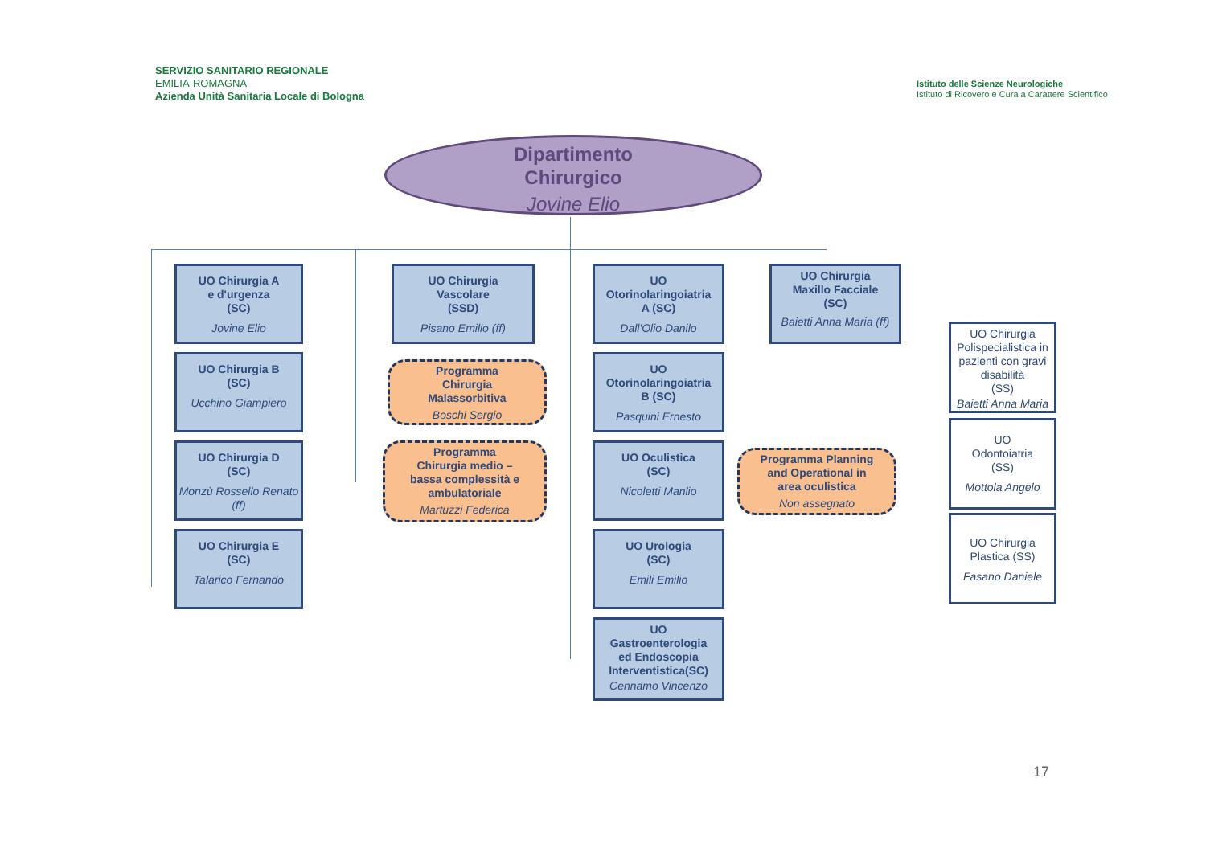SERVIZIO SANITARIO REGIONALE
EMILIA-ROMAGNA
Azienda Unità Sanitaria Locale di Bologna
Istituto delle Scienze Neurologiche
Istituto di Ricovero e Cura a Carattere Scientifico
Dipartimento
Chirurgico
Jovine Elio
UO Chirurgia A
e d'urgenza
(SC)
Jovine Elio
UO Chirurgia B
(SC)
Ucchino Giampiero
UO Chirurgia D
(SC)
Monzù Rossello Renato (ff)
UO Chirurgia E
(SC)
Talarico Fernando
UO Chirurgia
Vascolare
(SSD)
Pisano Emilio (ff)
Programma
Chirurgia
Malassorbitiva
Boschi Sergio
Programma
Chirurgia medio –
bassa complessità e
ambulatoriale
Martuzzi Federica
UO
Otorinolaringoiatria
A (SC)
Dall'Olio Danilo
UO
Otorinolaringoiatria
B (SC)
Pasquini Ernesto
UO Oculistica
(SC)
Nicoletti Manlio
UO Urologia
(SC)
Emili Emilio
UO
Gastroenterologia
ed Endoscopia
Interventistica(SC)
Cennamo Vincenzo
Programma Planning
and Operational in
area oculistica
Non assegnato
UO Chirurgia
Maxillo Facciale
(SC)
Baietti Anna Maria (ff)
UO Chirurgia Polispecialistica in pazienti con gravi disabilità
(SS)
Baietti Anna Maria
UO
Odontoiatria
(SS)
Mottola Angelo
UO Chirurgia
Plastica (SS)
Fasano Daniele
17